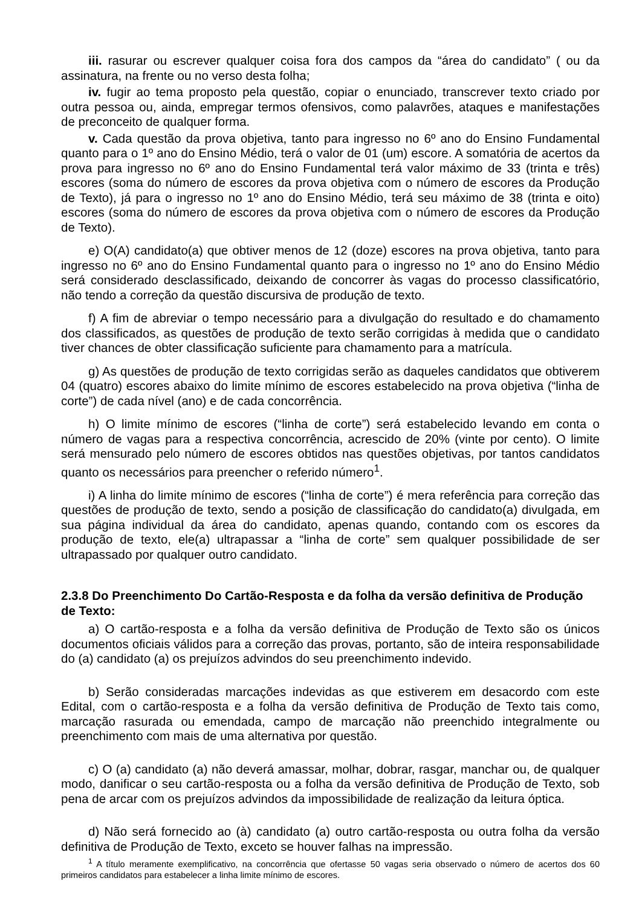iii. rasurar ou escrever qualquer coisa fora dos campos da “área do candidato” ( ou da assinatura, na frente ou no verso desta folha;
iv. fugir ao tema proposto pela questão, copiar o enunciado, transcrever texto criado por outra pessoa ou, ainda, empregar termos ofensivos, como palavrões, ataques e manifestações de preconceito de qualquer forma.
v. Cada questão da prova objetiva, tanto para ingresso no 6º ano do Ensino Fundamental quanto para o 1º ano do Ensino Médio, terá o valor de 01 (um) escore. A somatória de acertos da prova para ingresso no 6º ano do Ensino Fundamental terá valor máximo de 33 (trinta e três) escores (soma do número de escores da prova objetiva com o número de escores da Produção de Texto), já para o ingresso no 1º ano do Ensino Médio, terá seu máximo de 38 (trinta e oito) escores (soma do número de escores da prova objetiva com o número de escores da Produção de Texto).
e) O(A) candidato(a) que obtiver menos de 12 (doze) escores na prova objetiva, tanto para ingresso no 6º ano do Ensino Fundamental quanto para o ingresso no 1º ano do Ensino Médio será considerado desclassificado, deixando de concorrer às vagas do processo classificatório, não tendo a correção da questão discursiva de produção de texto.
f) A fim de abreviar o tempo necessário para a divulgação do resultado e do chamamento dos classificados, as questões de produção de texto serão corrigidas à medida que o candidato tiver chances de obter classificação suficiente para chamamento para a matrícula.
g) As questões de produção de texto corrigidas serão as daqueles candidatos que obtiverem 04 (quatro) escores abaixo do limite mínimo de escores estabelecido na prova objetiva (“linha de corte”) de cada nível (ano) e de cada concorrência.
h) O limite mínimo de escores (“linha de corte”) será estabelecido levando em conta o número de vagas para a respectiva concorrência, acrescido de 20% (vinte por cento). O limite será mensurado pelo número de escores obtidos nas questões objetivas, por tantos candidatos quanto os necessários para preencher o referido número<sup>1</sup>.
i) A linha do limite mínimo de escores (“linha de corte”) é mera referência para correção das questões de produção de texto, sendo a posição de classificação do candidato(a) divulgada, em sua página individual da área do candidato, apenas quando, contando com os escores da produção de texto, ele(a) ultrapassar a “linha de corte” sem qualquer possibilidade de ser ultrapassado por qualquer outro candidato.
2.3.8 Do Preenchimento Do Cartão-Resposta e da folha da versão definitiva de Produção de Texto:
a) O cartão-resposta e a folha da versão definitiva de Produção de Texto são os únicos documentos oficiais válidos para a correção das provas, portanto, são de inteira responsabilidade do (a) candidato (a) os prejuízos advindos do seu preenchimento indevido.
b) Serão consideradas marcações indevidas as que estiverem em desacordo com este Edital, com o cartão-resposta e a folha da versão definitiva de Produção de Texto tais como, marcação rasurada ou emendada, campo de marcação não preenchido integralmente ou preenchimento com mais de uma alternativa por questão.
c) O (a) candidato (a) não deverá amassar, molhar, dobrar, rasgar, manchar ou, de qualquer modo, danificar o seu cartão-resposta ou a folha da versão definitiva de Produção de Texto, sob pena de arcar com os prejuízos advindos da impossibilidade de realização da leitura óptica.
d) Não será fornecido ao (à) candidato (a) outro cartão-resposta ou outra folha da versão definitiva de Produção de Texto, exceto se houver falhas na impressão.
<sup>1</sup> A título meramente exemplificativo, na concorrência que ofertasse 50 vagas seria observado o número de acertos dos 60 primeiros candidatos para estabelecer a linha limite mínimo de escores.